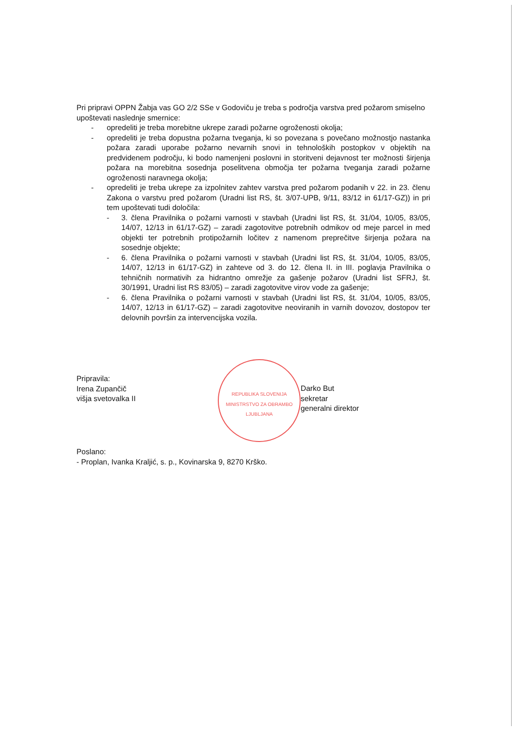Pri pripravi OPPN Žabja vas GO 2/2 SSe v Godoviču je treba s področja varstva pred požarom smiselno upoštevati naslednje smernice:
- opredeliti je treba morebitne ukrepe zaradi požarne ogroženosti okolja;
- opredeliti je treba dopustna požarna tveganja, ki so povezana s povečano možnostjo nastanka požara zaradi uporabe požarno nevarnih snovi in tehnoloških postopkov v objektih na predvidenem področju, ki bodo namenjeni poslovni in storitveni dejavnost ter možnosti širjenja požara na morebitna sosednja poselitvena območja ter požarna tveganja zaradi požarne ogroženosti naravnega okolja;
- opredeliti je treba ukrepe za izpolnitev zahtev varstva pred požarom podanih v 22. in 23. členu Zakona o varstvu pred požarom (Uradni list RS, št. 3/07-UPB, 9/11, 83/12 in 61/17-GZ)) in pri tem upoštevati tudi določila:
- 3. člena Pravilnika o požarni varnosti v stavbah (Uradni list RS, št. 31/04, 10/05, 83/05, 14/07, 12/13 in 61/17-GZ) – zaradi zagotovitve potrebnih odmikov od meje parcel in med objekti ter potrebnih protipožarnih ločitev z namenom preprečitve širjenja požara na sosednje objekte;
- 6. člena Pravilnika o požarni varnosti v stavbah (Uradni list RS, št. 31/04, 10/05, 83/05, 14/07, 12/13 in 61/17-GZ) in zahteve od 3. do 12. člena II. in III. poglavja Pravilnika o tehničnih normativih za hidrantno omrežje za gašenje požarov (Uradni list SFRJ, št. 30/1991, Uradni list RS 83/05) – zaradi zagotovitve virov vode za gašenje;
- 6. člena Pravilnika o požarni varnosti v stavbah (Uradni list RS, št. 31/04, 10/05, 83/05, 14/07, 12/13 in 61/17-GZ) – zaradi zagotovitve neoviranih in varnih dovozov, dostopov ter delovnih površin za intervencijska vozila.
Pripravila:
Irena Zupančič
višja svetovalka II
REPUBLIKA SLOVENIJA
MINISTRSTVO ZA OBRAMBO
LJUBLJANA
Darko But
sekretar
generalni direktor
Poslano:
- Proplan, Ivanka Kraljić, s. p., Kovinarska 9, 8270 Krško.